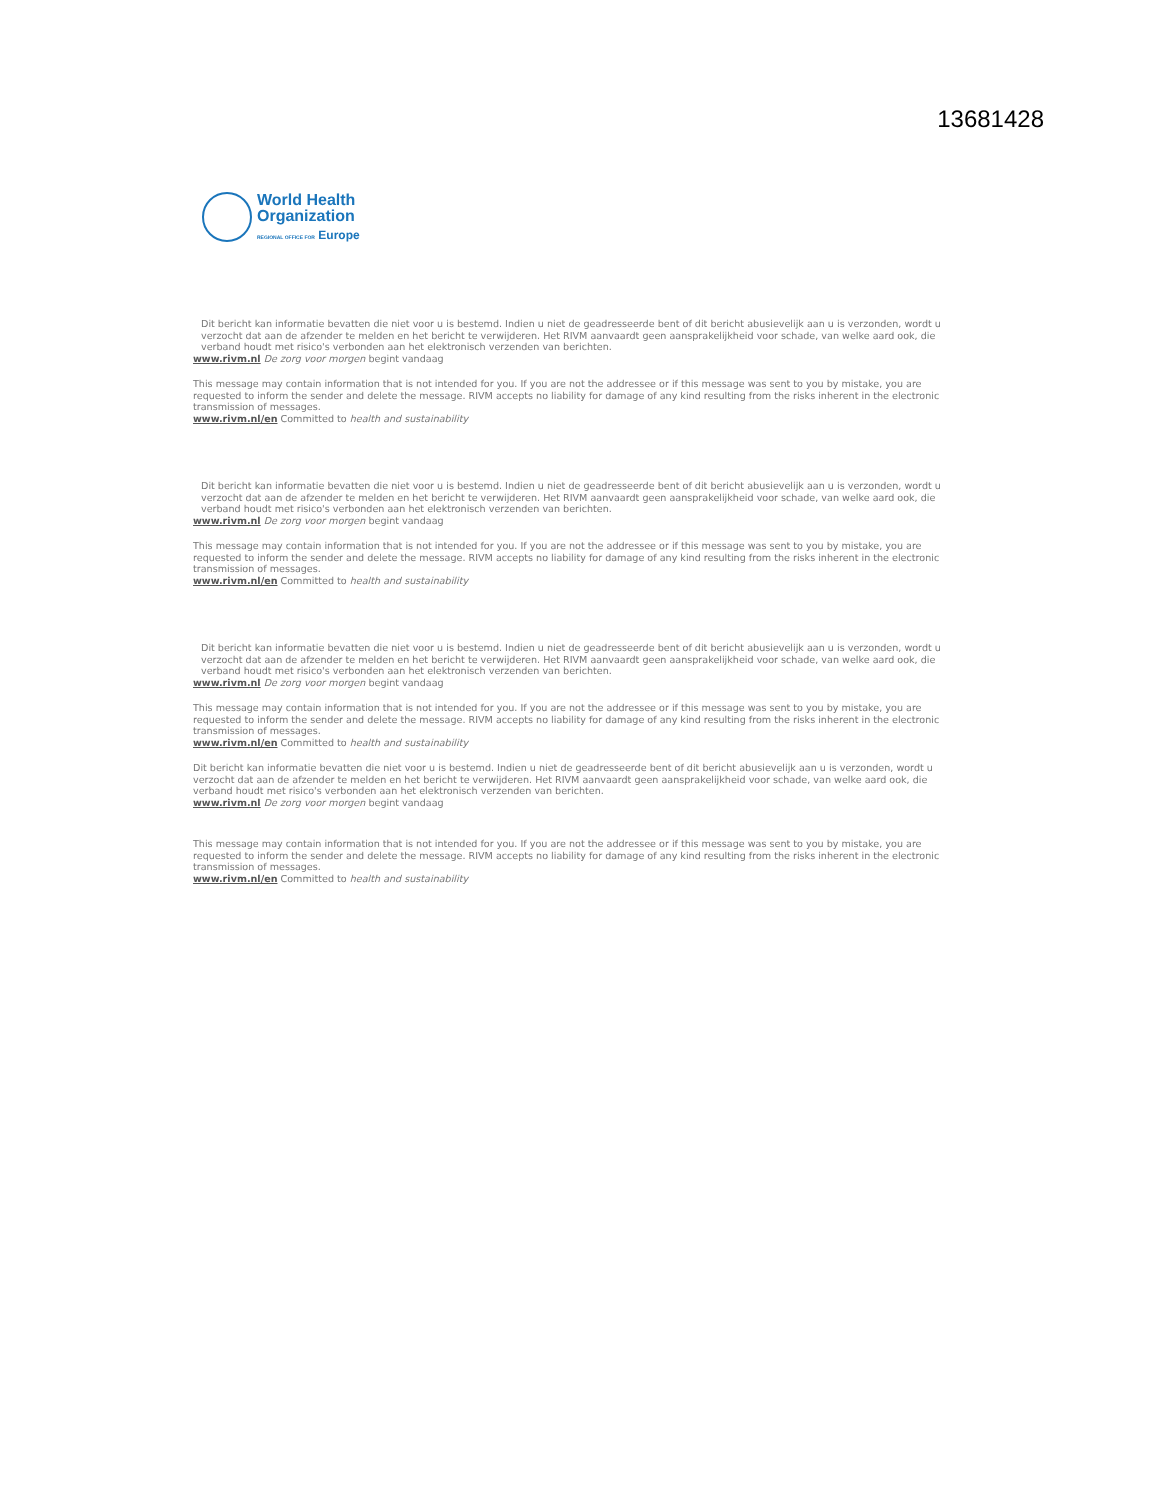13681428
World Health
Organization
REGIONAL OFFICE FOR Europe
Dit bericht kan informatie bevatten die niet voor u is bestemd. Indien u niet de geadresseerde bent of dit bericht abusievelijk aan u is verzonden, wordt u verzocht dat aan de afzender te melden en het bericht te verwijderen. Het RIVM aanvaardt geen aansprakelijkheid voor schade, van welke aard ook, die verband houdt met risico's verbonden aan het elektronisch verzenden van berichten.
www.rivm.nl De zorg voor morgen begint vandaag
This message may contain information that is not intended for you. If you are not the addressee or if this message was sent to you by mistake, you are requested to inform the sender and delete the message. RIVM accepts no liability for damage of any kind resulting from the risks inherent in the electronic transmission of messages.
www.rivm.nl/en Committed to health and sustainability
Dit bericht kan informatie bevatten die niet voor u is bestemd. Indien u niet de geadresseerde bent of dit bericht abusievelijk aan u is verzonden, wordt u verzocht dat aan de afzender te melden en het bericht te verwijderen. Het RIVM aanvaardt geen aansprakelijkheid voor schade, van welke aard ook, die verband houdt met risico's verbonden aan het elektronisch verzenden van berichten.
www.rivm.nl De zorg voor morgen begint vandaag
This message may contain information that is not intended for you. If you are not the addressee or if this message was sent to you by mistake, you are requested to inform the sender and delete the message. RIVM accepts no liability for damage of any kind resulting from the risks inherent in the electronic transmission of messages.
www.rivm.nl/en Committed to health and sustainability
Dit bericht kan informatie bevatten die niet voor u is bestemd. Indien u niet de geadresseerde bent of dit bericht abusievelijk aan u is verzonden, wordt u verzocht dat aan de afzender te melden en het bericht te verwijderen. Het RIVM aanvaardt geen aansprakelijkheid voor schade, van welke aard ook, die verband houdt met risico's verbonden aan het elektronisch verzenden van berichten.
www.rivm.nl De zorg voor morgen begint vandaag
This message may contain information that is not intended for you. If you are not the addressee or if this message was sent to you by mistake, you are requested to inform the sender and delete the message. RIVM accepts no liability for damage of any kind resulting from the risks inherent in the electronic transmission of messages.
www.rivm.nl/en Committed to health and sustainability
Dit bericht kan informatie bevatten die niet voor u is bestemd. Indien u niet de geadresseerde bent of dit bericht abusievelijk aan u is verzonden, wordt u verzocht dat aan de afzender te melden en het bericht te verwijderen. Het RIVM aanvaardt geen aansprakelijkheid voor schade, van welke aard ook, die verband houdt met risico's verbonden aan het elektronisch verzenden van berichten.
www.rivm.nl De zorg voor morgen begint vandaag
This message may contain information that is not intended for you. If you are not the addressee or if this message was sent to you by mistake, you are requested to inform the sender and delete the message. RIVM accepts no liability for damage of any kind resulting from the risks inherent in the electronic transmission of messages.
www.rivm.nl/en Committed to health and sustainability